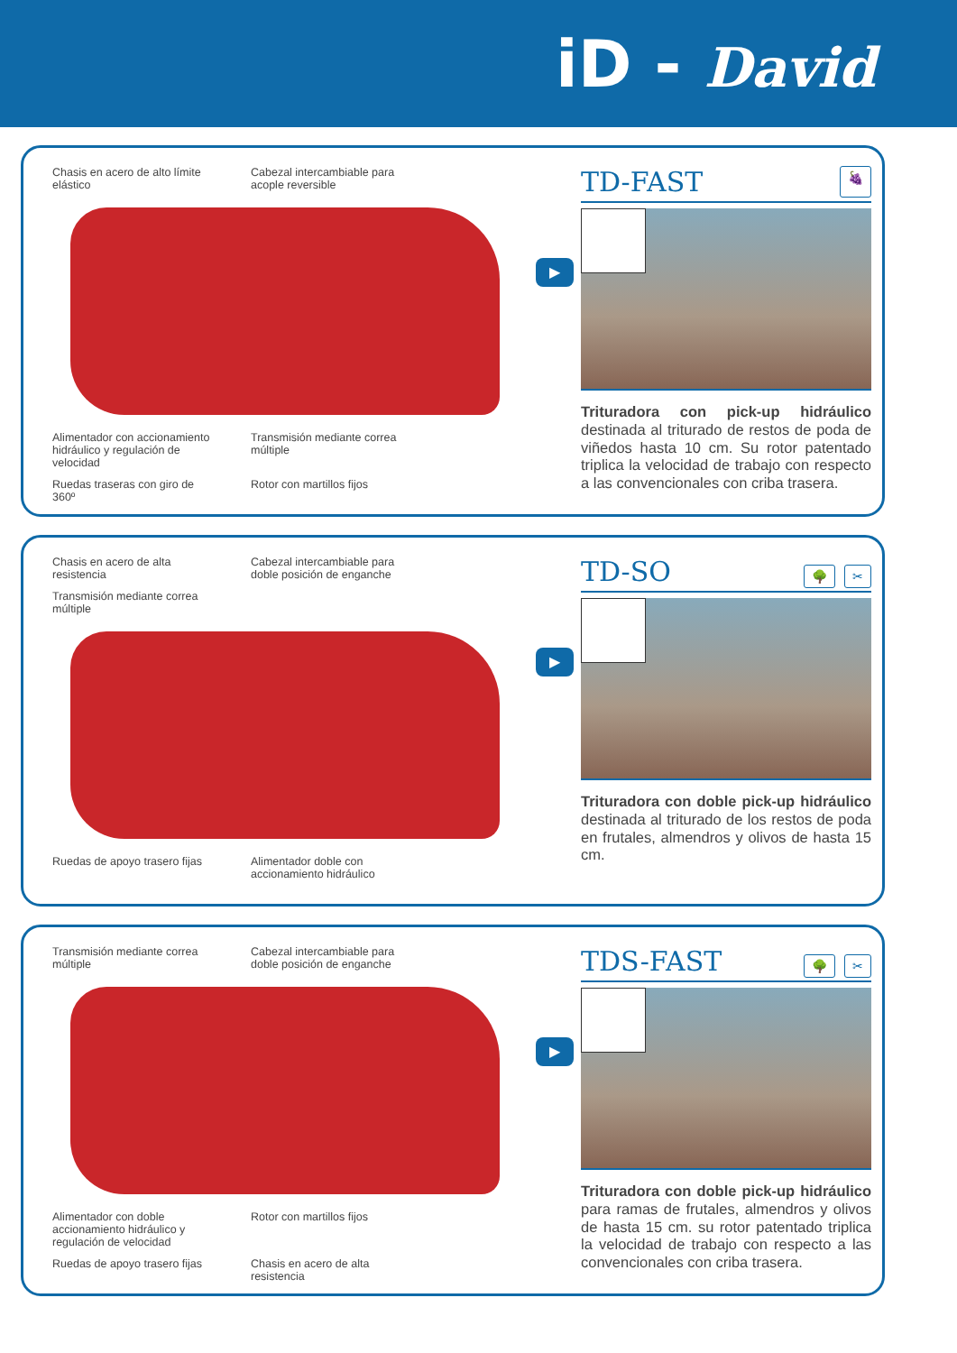iD - David
Chasis en acero de alto límite elástico
Cabezal intercambiable para acople reversible
Alimentador con accionamiento hidráulico y regulación de velocidad
Transmisión mediante correa múltiple
Ruedas traseras con giro de 360º
Rotor con martillos fijos
▶
TD-FAST 🍇
Trituradora con pick-up hidráulico destinada al triturado de restos de poda de viñedos hasta 10 cm. Su rotor patentado triplica la velocidad de trabajo con respecto a las convencionales con criba trasera.
Chasis en acero de alta resistencia
Cabezal intercambiable para doble posición de enganche
Transmisión mediante correa múltiple
Ruedas de apoyo trasero fijas
Alimentador doble con accionamiento hidráulico
▶
TD-SO 🌳 ✂
Trituradora con doble pick-up hidráulico destinada al triturado de los restos de poda en frutales, almendros y olivos de hasta 15 cm.
Transmisión mediante correa múltiple
Cabezal intercambiable para doble posición de enganche
Alimentador con doble accionamiento hidráulico y regulación de velocidad
Rotor con martillos fijos
Ruedas de apoyo trasero fijas
Chasis en acero de alta resistencia
▶
TDS-FAST 🌳 ✂
Trituradora con doble pick-up hidráulico para ramas de frutales, almendros y olivos de hasta 15 cm. su rotor patentado triplica la velocidad de trabajo con respecto a las convencionales con criba trasera.